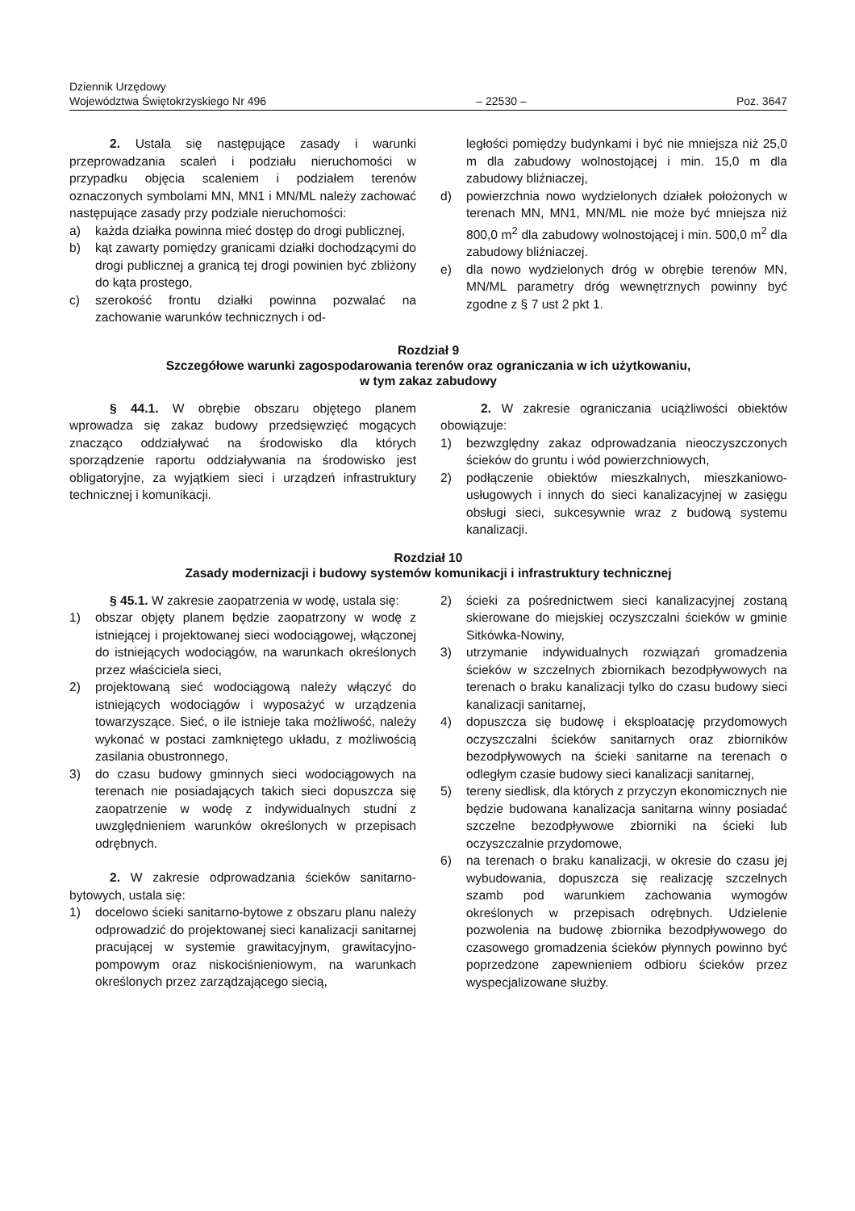Dziennik Urzędowy
Województwa Świętokrzyskiego Nr 496
– 22530 –
Poz. 3647
2. Ustala się następujące zasady i warunki przeprowadzania scaleń i podziału nieruchomości w przypadku objęcia scaleniem i podziałem terenów oznaczonych symbolami MN, MN1 i MN/ML należy zachować następujące zasady przy podziale nieruchomości:
a) każda działka powinna mieć dostęp do drogi publicznej,
b) kąt zawarty pomiędzy granicami działki dochodzącymi do drogi publicznej a granicą tej drogi powinien być zbliżony do kąta prostego,
c) szerokość frontu działki powinna pozwalać na zachowanie warunków technicznych i od-
ległości pomiędzy budynkami i być nie mniejsza niż 25,0 m dla zabudowy wolnostojącej i min. 15,0 m dla zabudowy bliźniaczej,
d) powierzchnia nowo wydzielonych działek położonych w terenach MN, MN1, MN/ML nie może być mniejsza niż 800,0 m<sup>2</sup> dla zabudowy wolnostojącej i min. 500,0 m<sup>2</sup> dla zabudowy bliźniaczej.
e) dla nowo wydzielonych dróg w obrębie terenów MN, MN/ML parametry dróg wewnętrznych powinny być zgodne z § 7 ust 2 pkt 1.
Rozdział 9
Szczegółowe warunki zagospodarowania terenów oraz ograniczania w ich użytkowaniu,
w tym zakaz zabudowy
§ 44.1. W obrębie obszaru objętego planem wprowadza się zakaz budowy przedsięwzięć mogących znacząco oddziaływać na środowisko dla których sporządzenie raportu oddziaływania na środowisko jest obligatoryjne, za wyjątkiem sieci i urządzeń infrastruktury technicznej i komunikacji.
2. W zakresie ograniczania uciążliwości obiektów obowiązuje:
1) bezwzględny zakaz odprowadzania nieoczyszczonych ścieków do gruntu i wód powierzchniowych,
2) podłączenie obiektów mieszkalnych, mieszkaniowo-usługowych i innych do sieci kanalizacyjnej w zasięgu obsługi sieci, sukcesywnie wraz z budową systemu kanalizacji.
Rozdział 10
Zasady modernizacji i budowy systemów komunikacji i infrastruktury technicznej
§ 45.1. W zakresie zaopatrzenia w wodę, ustala się:
1) obszar objęty planem będzie zaopatrzony w wodę z istniejącej i projektowanej sieci wodociągowej, włączonej do istniejących wodociągów, na warunkach określonych przez właściciela sieci,
2) projektowaną sieć wodociągową należy włączyć do istniejących wodociągów i wyposażyć w urządzenia towarzyszące. Sieć, o ile istnieje taka możliwość, należy wykonać w postaci zamkniętego układu, z możliwością zasilania obustronnego,
3) do czasu budowy gminnych sieci wodociągowych na terenach nie posiadających takich sieci dopuszcza się zaopatrzenie w wodę z indywidualnych studni z uwzględnieniem warunków określonych w przepisach odrębnych.
2. W zakresie odprowadzania ścieków sanitarno-bytowych, ustala się:
1) docelowo ścieki sanitarno-bytowe z obszaru planu należy odprowadzić do projektowanej sieci kanalizacji sanitarnej pracującej w systemie grawitacyjnym, grawitacyjno-pompowym oraz niskociśnieniowym, na warunkach określonych przez zarządzającego siecią,
2) ścieki za pośrednictwem sieci kanalizacyjnej zostaną skierowane do miejskiej oczyszczalni ścieków w gminie Sitkówka-Nowiny,
3) utrzymanie indywidualnych rozwiązań gromadzenia ścieków w szczelnych zbiornikach bezodpływowych na terenach o braku kanalizacji tylko do czasu budowy sieci kanalizacji sanitarnej,
4) dopuszcza się budowę i eksploatację przydomowych oczyszczalni ścieków sanitarnych oraz zbiorników bezodpływowych na ścieki sanitarne na terenach o odległym czasie budowy sieci kanalizacji sanitarnej,
5) tereny siedlisk, dla których z przyczyn ekonomicznych nie będzie budowana kanalizacja sanitarna winny posiadać szczelne bezodpływowe zbiorniki na ścieki lub oczyszczalnie przydomowe,
6) na terenach o braku kanalizacji, w okresie do czasu jej wybudowania, dopuszcza się realizację szczelnych szamb pod warunkiem zachowania wymogów określonych w przepisach odrębnych. Udzielenie pozwolenia na budowę zbiornika bezodpływowego do czasowego gromadzenia ścieków płynnych powinno być poprzedzone zapewnieniem odbioru ścieków przez wyspecjalizowane służby.